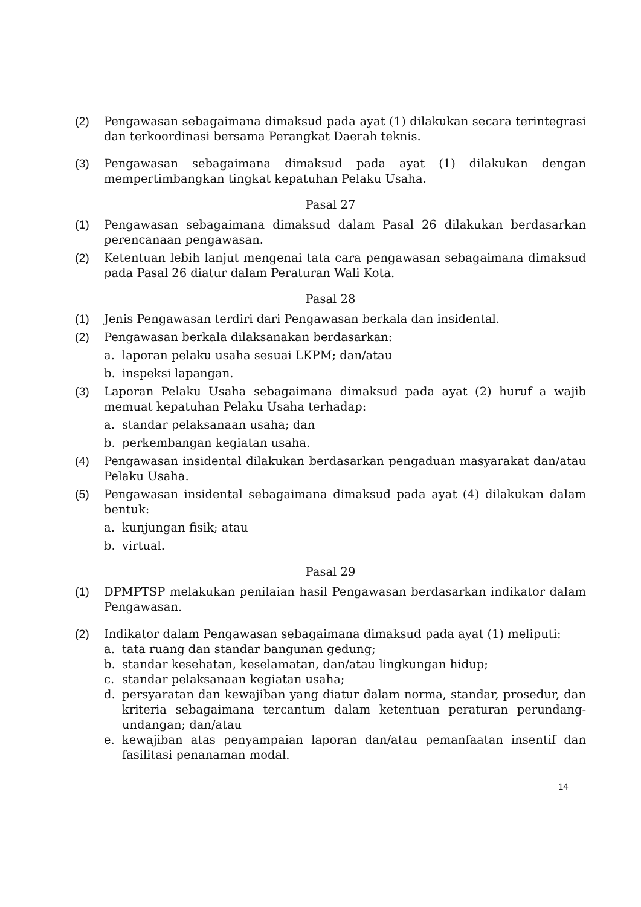(2) Pengawasan sebagaimana dimaksud pada ayat (1) dilakukan secara terintegrasi dan terkoordinasi bersama Perangkat Daerah teknis.
(3) Pengawasan sebagaimana dimaksud pada ayat (1) dilakukan dengan mempertimbangkan tingkat kepatuhan Pelaku Usaha.
Pasal 27
(1) Pengawasan sebagaimana dimaksud dalam Pasal 26 dilakukan berdasarkan perencanaan pengawasan.
(2) Ketentuan lebih lanjut mengenai tata cara pengawasan sebagaimana dimaksud pada Pasal 26 diatur dalam Peraturan Wali Kota.
Pasal 28
(1) Jenis Pengawasan terdiri dari Pengawasan berkala dan insidental.
(2) Pengawasan berkala dilaksanakan berdasarkan:
a. laporan pelaku usaha sesuai LKPM; dan/atau
b. inspeksi lapangan.
(3) Laporan Pelaku Usaha sebagaimana dimaksud pada ayat (2) huruf a wajib memuat kepatuhan Pelaku Usaha terhadap:
a. standar pelaksanaan usaha; dan
b. perkembangan kegiatan usaha.
(4) Pengawasan insidental dilakukan berdasarkan pengaduan masyarakat dan/atau Pelaku Usaha.
(5) Pengawasan insidental sebagaimana dimaksud pada ayat (4) dilakukan dalam bentuk:
a. kunjungan fisik; atau
b. virtual.
Pasal 29
(1) DPMPTSP melakukan penilaian hasil Pengawasan berdasarkan indikator dalam Pengawasan.
(2) Indikator dalam Pengawasan sebagaimana dimaksud pada ayat (1) meliputi:
a. tata ruang dan standar bangunan gedung;
b. standar kesehatan, keselamatan, dan/atau lingkungan hidup;
c. standar pelaksanaan kegiatan usaha;
d. persyaratan dan kewajiban yang diatur dalam norma, standar, prosedur, dan kriteria sebagaimana tercantum dalam ketentuan peraturan perundang-undangan; dan/atau
e. kewajiban atas penyampaian laporan dan/atau pemanfaatan insentif dan fasilitasi penanaman modal.
14